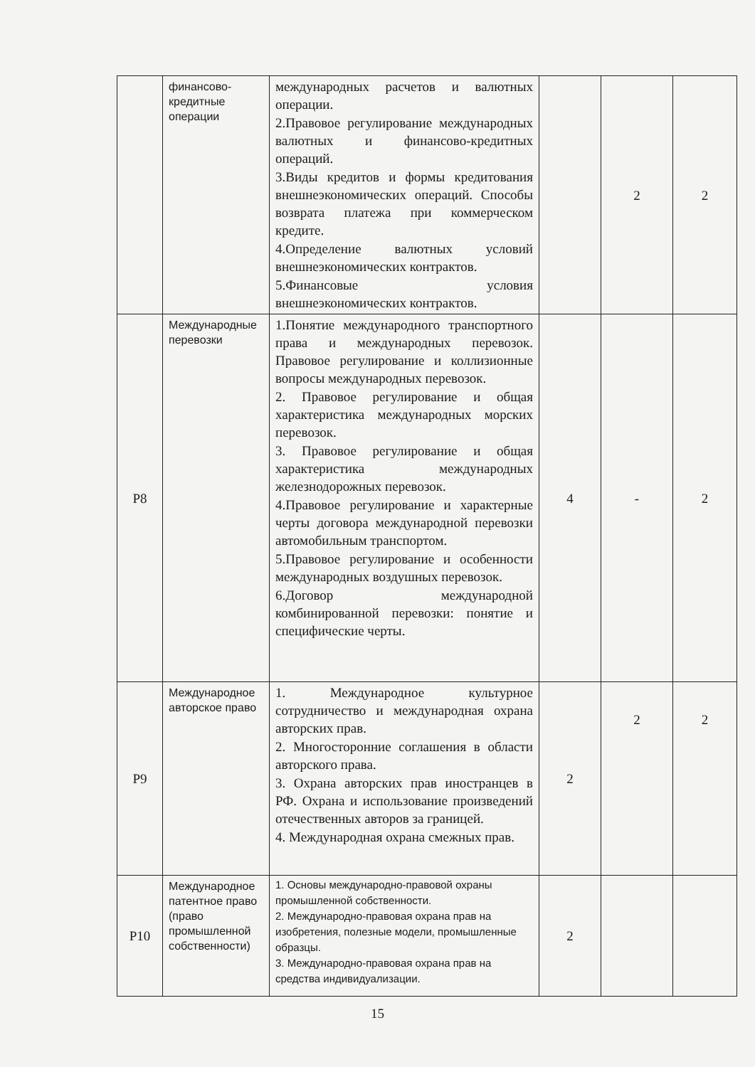| | финансово-кредитные операции | международных расчетов и валютных операции. 2.Правовое регулирование международных валютных и финансово-кредитных операций. 3.Виды кредитов и формы кредитования внешнеэкономических операций. Способы возврата платежа при коммерческом кредите. 4.Определение валютных условий внешнеэкономических контрактов. 5.Финансовые условия внешнеэкономических контрактов. | | 2 | 2 |
| Р8 | Международные перевозки | 1.Понятие международного транспортного права и международных перевозок. Правовое регулирование и коллизионные вопросы международных перевозок. 2. Правовое регулирование и общая характеристика международных морских перевозок. 3. Правовое регулирование и общая характеристика международных железнодорожных перевозок. 4.Правовое регулирование и характерные черты договора международной перевозки автомобильным транспортом. 5.Правовое регулирование и особенности международных воздушных перевозок. 6.Договор международной комбинированной перевозки: понятие и специфические черты. | 4 | - | 2 |
| Р9 | Международное авторское право | 1. Международное культурное сотрудничество и международная охрана авторских прав. 2. Многосторонние соглашения в области авторского права. 3. Охрана авторских прав иностранцев в РФ. Охрана и использование произведений отечественных авторов за границей. 4. Международная охрана смежных прав. | 2 | 2 | 2 |
| Р10 | Международное патентное право (право промышленной собственности) | 1. Основы международно-правовой охраны промышленной собственности. 2. Международно-правовая охрана прав на изобретения, полезные модели, промышленные образцы. 3. Международно-правовая охрана прав на средства индивидуализации. | 2 | | |
15